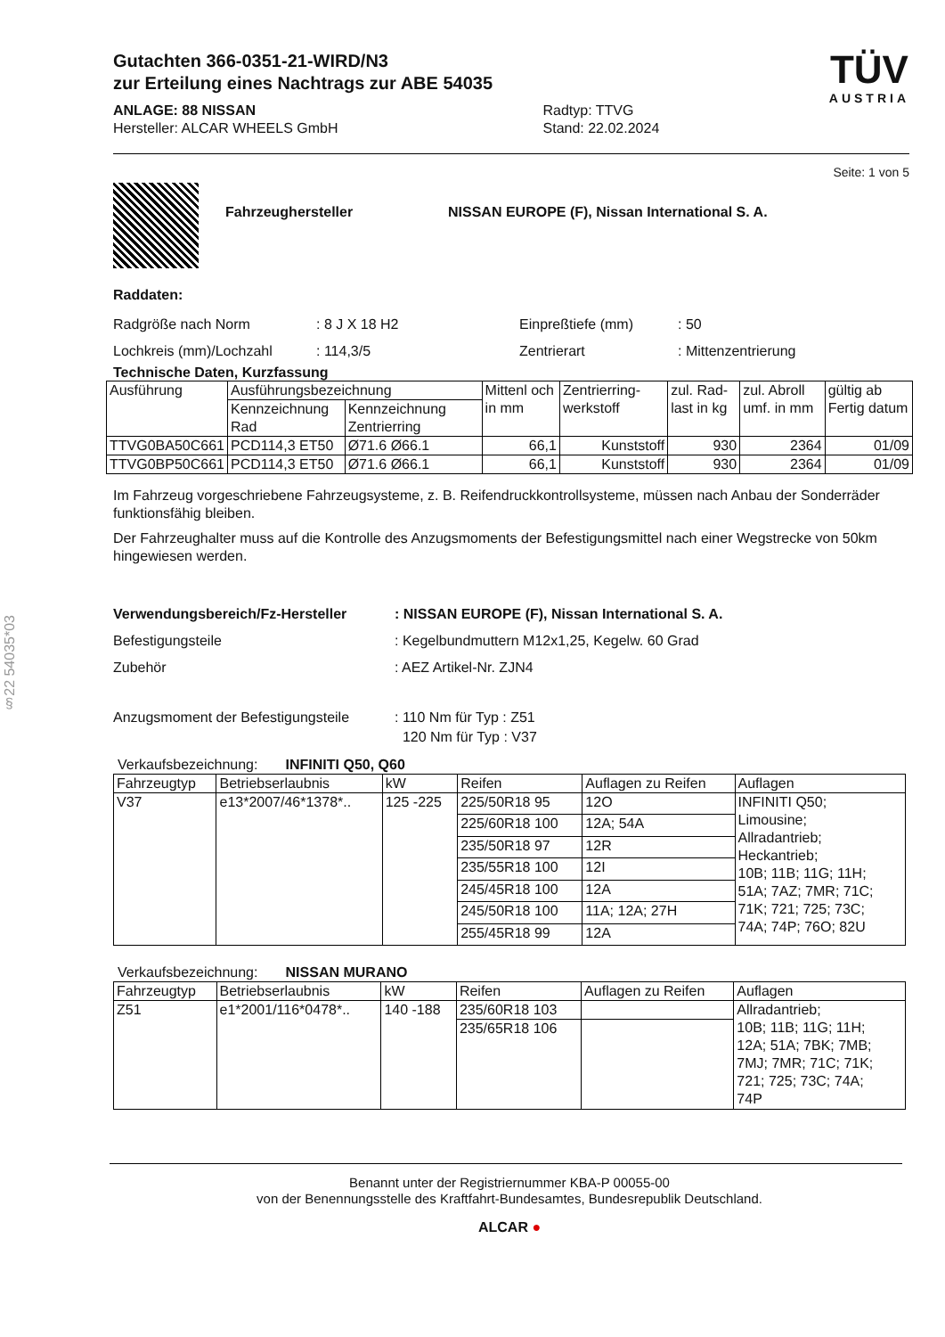§22 54035*03
Gutachten 366-0351-21-WIRD/N3
zur Erteilung eines Nachtrags zur ABE 54035
ANLAGE: 88 NISSAN
Hersteller: ALCAR WHEELS GmbH
Radtyp: TTVG
Stand: 22.02.2024
TÜV
AUSTRIA
Seite: 1 von 5
Fahrzeughersteller NISSAN EUROPE (F), Nissan International S. A.
Raddaten:
Radgröße nach Norm: 8 J X 18 H2 Einpreßtiefe (mm): 50
Lochkreis (mm)/Lochzahl: 114,3/5 Zentrierart: Mittenzentrierung
Technische Daten, Kurzfassung
| Ausführung | Ausführungsbezeichnung | | Mittenl och in mm | Zentrierring-werkstoff | zul. Rad-last in kg | zul. Abroll umf. in mm | gültig ab Fertig datum |
| | Kennzeichnung Rad | Kennzeichnung Zentrierring | | | | | |
| TTVG0BA50C661 | PCD114,3 ET50 | Ø71.6 Ø66.1 | 66,1 | Kunststoff | 930 | 2364 | 01/09 |
| TTVG0BP50C661 | PCD114,3 ET50 | Ø71.6 Ø66.1 | 66,1 | Kunststoff | 930 | 2364 | 01/09 |
Im Fahrzeug vorgeschriebene Fahrzeugsysteme, z. B. Reifendruckkontrollsysteme, müssen nach Anbau der Sonderräder funktionsfähig bleiben.
Der Fahrzeughalter muss auf die Kontrolle des Anzugsmoments der Befestigungsmittel nach einer Wegstrecke von 50km hingewiesen werden.
Verwendungsbereich/Fz-Hersteller: NISSAN EUROPE (F), Nissan International S. A.
Befestigungsteile: Kegelbundmuttern M12x1,25, Kegelw. 60 Grad
Zubehör: AEZ Artikel-Nr. ZJN4
Anzugsmoment der Befestigungsteile: 110 Nm für Typ : Z51
120 Nm für Typ : V37
Verkaufsbezeichnung: INFINITI Q50, Q60
| Fahrzeugtyp | Betriebserlaubnis | kW | Reifen | Auflagen zu Reifen | Auflagen |
| V37 | e13*2007/46*1378*.. | 125 -225 | 225/50R18 95 | 12O | INFINITI Q50; Limousine; Allradantrieb; Heckantrieb; 10B; 11B; 11G; 11H; 51A; 7AZ; 7MR; 71C; 71K; 721; 725; 73C; 74A; 74P; 76O; 82U |
| | | | 225/60R18 100 | 12A; 54A | |
| | | | 235/50R18 97 | 12R | |
| | | | 235/55R18 100 | 12I | |
| | | | 245/45R18 100 | 12A | |
| | | | 245/50R18 100 | 11A; 12A; 27H | |
| | | | 255/45R18 99 | 12A | |
Verkaufsbezeichnung: NISSAN MURANO
| Fahrzeugtyp | Betriebserlaubnis | kW | Reifen | Auflagen zu Reifen | Auflagen |
| Z51 | e1*2001/116*0478*.. | 140 -188 | 235/60R18 103 | | Allradantrieb; 10B; 11B; 11G; 11H; 12A; 51A; 7BK; 7MB; 7MJ; 7MR; 71C; 71K; 721; 725; 73C; 74A; 74P |
| | | | 235/65R18 106 | | |
Benannt unter der Registriernummer KBA-P 00055-00
von der Benennungsstelle des Kraftfahrt-Bundesamtes, Bundesrepublik Deutschland.
ALCAR ●